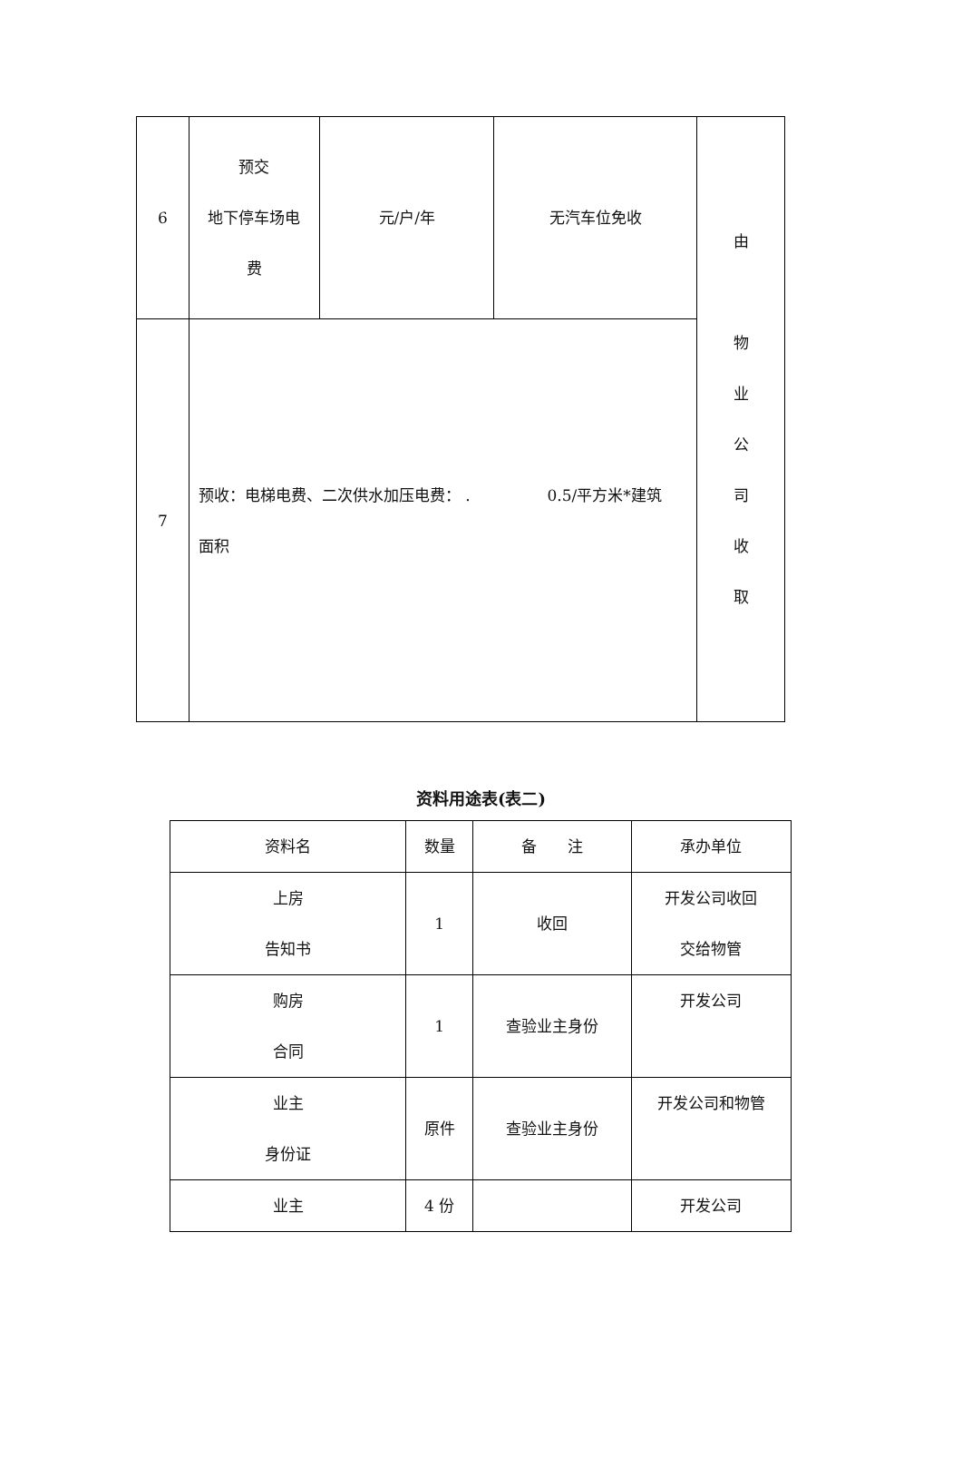| 6 | 预交 地下停车场电 费 | 元/户/年 | 无汽车位免收 | 由 物 业 公 司 收 取 |
| 7 | 预收：电梯电费、二次供水加压电费： . 0.5/平方米*建筑 面积 | | | |
资料用途表(表二)
| 资料名 | 数量 | 备 注 | 承办单位 |
| 上房 告知书 | 1 | 收回 | 开发公司收回 交给物管 |
| 购房 合同 | 1 | 查验业主身份 | 开发公司 |
| 业主 身份证 | 原件 | 查验业主身份 | 开发公司和物管 |
| 业主 | 4 份 | | 开发公司 |